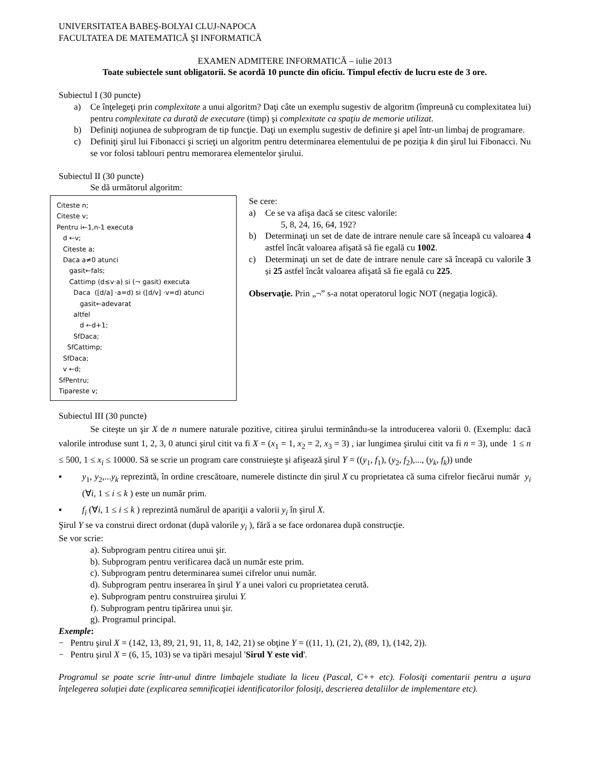UNIVERSITATEA BABEŞ-BOLYAI CLUJ-NAPOCA
FACULTATEA DE MATEMATICĂ ŞI INFORMATICĂ
EXAMEN ADMITERE INFORMATICĂ – iulie 2013
Toate subiectele sunt obligatorii. Se acordă 10 puncte din oficiu. Timpul efectiv de lucru este de 3 ore.
Subiectul I (30 puncte)
a) Ce înţelegeţi prin complexitate a unui algoritm? Daţi câte un exemplu sugestiv de algoritm (împreună cu complexitatea lui) pentru complexitate ca durată de executare (timp) şi complexitate ca spaţiu de memorie utilizat.
b) Definiţi noţiunea de subprogram de tip funcţie. Daţi un exemplu sugestiv de definire şi apel într-un limbaj de programare.
c) Definiţi şirul lui Fibonacci şi scrieţi un algoritm pentru determinarea elementului de pe poziţia k din şirul lui Fibonacci. Nu se vor folosi tablouri pentru memorarea elementelor şirului.
Subiectul II (30 puncte)
Se dă următorul algoritm:
Citeste n;
Citeste v;
Pentru i←1,n-1 executa
d ←v;
Citeste a;
Daca a≠0 atunci
gasit←fals;
Cattimp (d≤v·a) si (¬ gasit) executa
Daca ([d/a] ·a=d) si ([d/v] ·v=d) atunci
gasit←adevarat
altfel
d ←d+1;
SfDaca;
SfCattimp;
SfDaca;
v ←d;
SfPentru;
Tipareste v;
Se cere:
a) Ce se va afişa dacă se citesc valorile:
5, 8, 24, 16, 64, 192?
b) Determinaţi un set de date de intrare nenule care să înceapă cu valoarea 4 astfel încât valoarea afişată să fie egală cu 1002.
c) Determinaţi un set de date de intrare nenule care să înceapă cu valorile 3 și 25 astfel încât valoarea afişată să fie egală cu 225.
Observaţie. Prin „¬” s-a notat operatorul logic NOT (negaţia logică).
Subiectul III (30 puncte)
Se citeşte un şir X de n numere naturale pozitive, citirea şirului terminându-se la introducerea valorii 0. (Exemplu: dacă valorile introduse sunt 1, 2, 3, 0 atunci şirul citit va fi X = (x<sub>1</sub> = 1, x<sub>2</sub> = 2, x<sub>3</sub> = 3) , iar lungimea şirului citit va fi n = 3), unde 1 ≤ n ≤ 500, 1 ≤ x<sub>i</sub> ≤ 10000. Să se scrie un program care construieşte şi afişează şirul Y = ((y<sub>1</sub>, f<sub>1</sub>), (y<sub>2</sub>, f<sub>2</sub>),..., (y<sub>k</sub>, f<sub>k</sub>)) unde
▪ y<sub>1</sub>, y<sub>2</sub>,...y<sub>k</sub> reprezintă, în ordine crescătoare, numerele distincte din şirul X cu proprietatea că suma cifrelor fiecărui număr y<sub>i</sub> (∀i, 1 ≤ i ≤ k ) este un număr prim.
▪ f<sub>i</sub> (∀i, 1 ≤ i ≤ k ) reprezintă numărul de apariţii a valorii y<sub>i</sub> în şirul X.
Şirul Y se va construi direct ordonat (după valorile y<sub>i</sub> ), fără a se face ordonarea după construcţie.
Se vor scrie:
a). Subprogram pentru citirea unui şir.
b). Subprogram pentru verificarea dacă un număr este prim.
c). Subprogram pentru determinarea sumei cifrelor unui număr.
d). Subprogram pentru inserarea în şirul Y a unei valori cu proprietatea cerută.
e). Subprogram pentru construirea şirului Y.
f). Subprogram pentru tipărirea unui şir.
g). Programul principal.
Exemple:
− Pentru şirul X = (142, 13, 89, 21, 91, 11, 8, 142, 21) se obţine Y = ((11, 1), (21, 2), (89, 1), (142, 2)).
− Pentru şirul X = (6, 15, 103) se va tipări mesajul 'Sirul Y este vid'.
Programul se poate scrie într-unul dintre limbajele studiate la liceu (Pascal, C++ etc). Folosiţi comentarii pentru a uşura înţelegerea soluţiei date (explicarea semnificaţiei identificatorilor folosiţi, descrierea detaliilor de implementare etc).